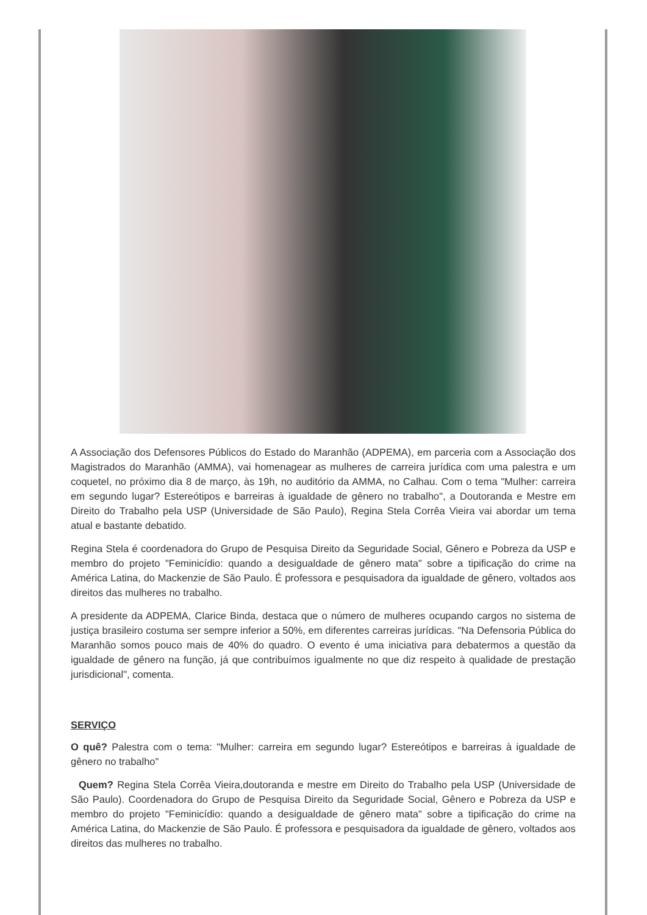A Associação dos Defensores Públicos do Estado do Maranhão (ADPEMA), em parceria com a Associação dos Magistrados do Maranhão (AMMA), vai homenagear as mulheres de carreira jurídica com uma palestra e um coquetel, no próximo dia 8 de março, às 19h, no auditório da AMMA, no Calhau. Com o tema "Mulher: carreira em segundo lugar? Estereótipos e barreiras à igualdade de gênero no trabalho", a Doutoranda e Mestre em Direito do Trabalho pela USP (Universidade de São Paulo), Regina Stela Corrêa Vieira vai abordar um tema atual e bastante debatido.
Regina Stela é coordenadora do Grupo de Pesquisa Direito da Seguridade Social, Gênero e Pobreza da USP e membro do projeto "Feminicídio: quando a desigualdade de gênero mata" sobre a tipificação do crime na América Latina, do Mackenzie de São Paulo. É professora e pesquisadora da igualdade de gênero, voltados aos direitos das mulheres no trabalho.
A presidente da ADPEMA, Clarice Binda, destaca que o número de mulheres ocupando cargos no sistema de justiça brasileiro costuma ser sempre inferior a 50%, em diferentes carreiras jurídicas. "Na Defensoria Pública do Maranhão somos pouco mais de 40% do quadro. O evento é uma iniciativa para debatermos a questão da igualdade de gênero na função, já que contribuímos igualmente no que diz respeito à qualidade de prestação jurisdicional", comenta.
SERVIÇO
O quê? Palestra com o tema: "Mulher: carreira em segundo lugar? Estereótipos e barreiras à igualdade de gênero no trabalho"
Quem? Regina Stela Corrêa Vieira,doutoranda e mestre em Direito do Trabalho pela USP (Universidade de São Paulo). Coordenadora do Grupo de Pesquisa Direito da Seguridade Social, Gênero e Pobreza da USP e membro do projeto "Feminicídio: quando a desigualdade de gênero mata" sobre a tipificação do crime na América Latina, do Mackenzie de São Paulo. É professora e pesquisadora da igualdade de gênero, voltados aos direitos das mulheres no trabalho.